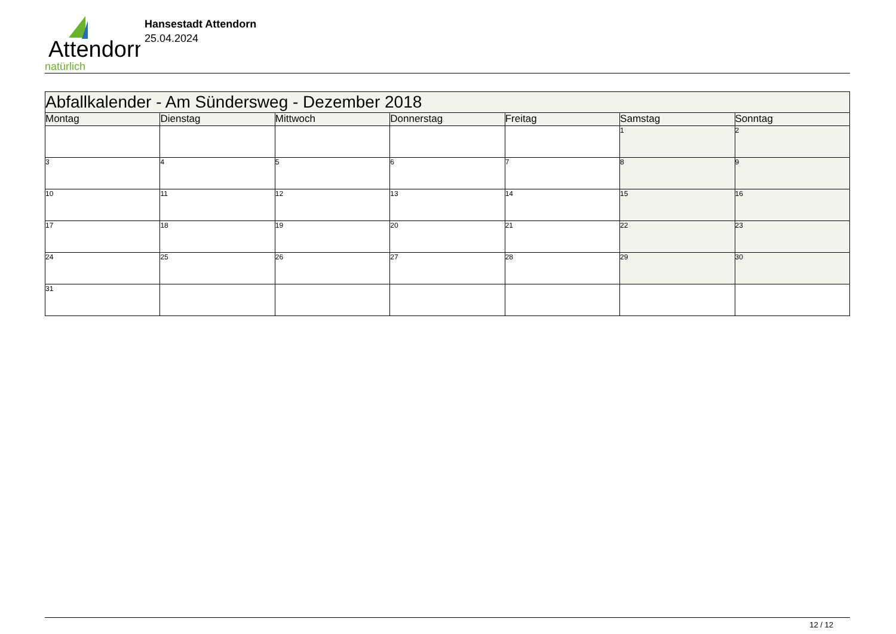Attendorn
natürlich
Hansestadt Attendorn
25.04.2024
| Abfallkalender - Am Sündersweg - Dezember 2018 | | | | | | |
| Montag | Dienstag | Mittwoch | Donnerstag | Freitag | Samstag | Sonntag |
| | | | | | 1 | 2 |
| 3 | 4 | 5 | 6 | 7 | 8 | 9 |
| 10 | 11 | 12 | 13 | 14 | 15 | 16 |
| 17 | 18 | 19 | 20 | 21 | 22 | 23 |
| 24 | 25 | 26 | 27 | 28 | 29 | 30 |
| 31 | | | | | | |
12 / 12